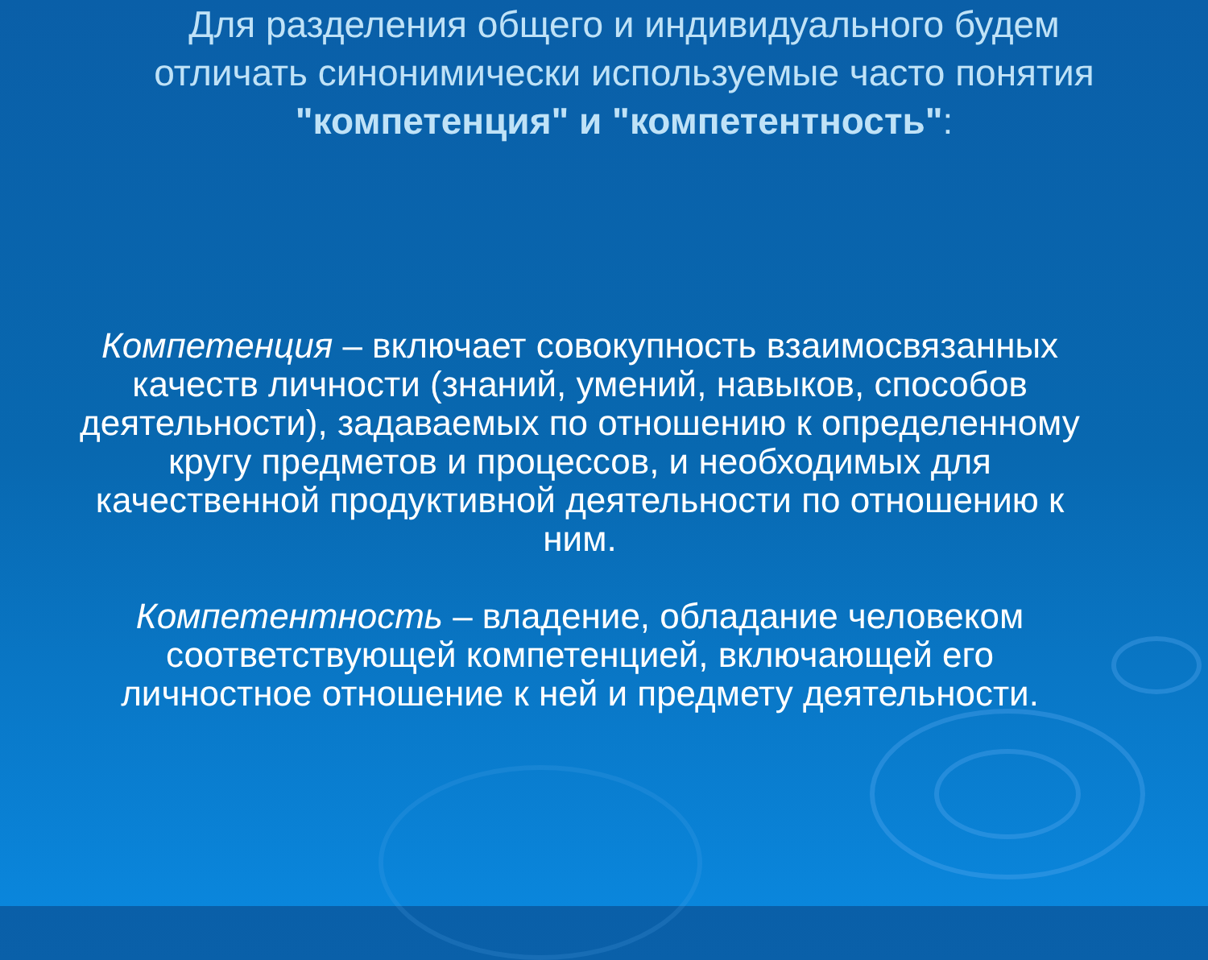Для разделения общего и индивидуального будем отличать синонимически используемые часто понятия "компетенция" и "компетентность":
Компетенция – включает совокупность взаимосвязанных качеств личности (знаний, умений, навыков, способов деятельности), задаваемых по отношению к определенному кругу предметов и процессов, и необходимых для качественной продуктивной деятельности по отношению к ним.
Компетентность – владение, обладание человеком соответствующей компетенцией, включающей его личностное отношение к ней и предмету деятельности.